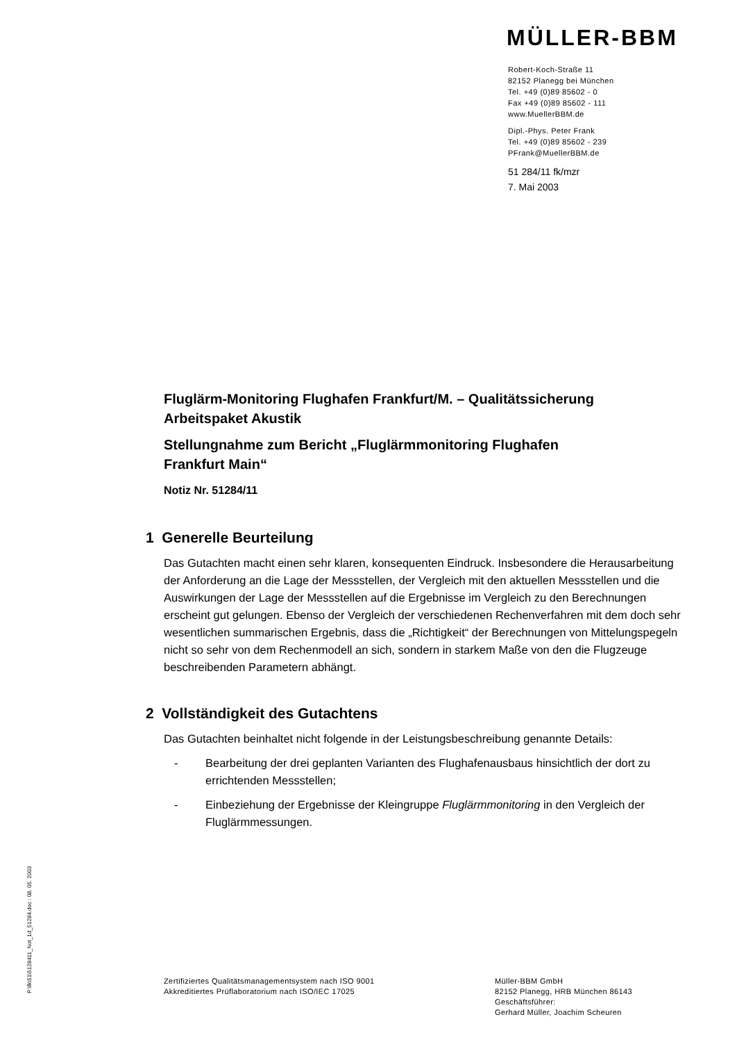MÜLLER-BBM
Robert-Koch-Straße 11
82152 Planegg bei München
Tel. +49 (0)89 85602 - 0
Fax +49 (0)89 85602 - 111
www.MuellerBBM.de
Dipl.-Phys. Peter Frank
Tel. +49 (0)89 85602 - 239
PFrank@MuellerBBM.de
51 284/11 fk/mzr
7. Mai 2003
Fluglärm-Monitoring Flughafen Frankfurt/M. – Qualitätssicherung
Arbeitspaket Akustik
Stellungnahme zum Bericht „Fluglärmmonitoring Flughafen
Frankfurt Main“
Notiz Nr. 51284/11
1 Generelle Beurteilung
Das Gutachten macht einen sehr klaren, konsequenten Eindruck. Insbesondere die Herausarbeitung der Anforderung an die Lage der Messstellen, der Vergleich mit den aktuellen Messstellen und die Auswirkungen der Lage der Messstellen auf die Ergebnisse im Vergleich zu den Berechnungen erscheint gut gelungen. Ebenso der Vergleich der verschiedenen Rechenverfahren mit dem doch sehr wesentlichen summarischen Ergebnis, dass die „Richtigkeit“ der Berechnungen von Mittelungspegeln nicht so sehr von dem Rechenmodell an sich, sondern in starkem Maße von den die Flugzeuge beschreibenden Parametern abhängt.
2 Vollständigkeit des Gutachtens
Das Gutachten beinhaltet nicht folgende in der Leistungsbeschreibung genannte Details:
- Bearbeitung der drei geplanten Varianten des Flughafenausbaus hinsichtlich der dort zu errichtenden Messstellen;
- Einbeziehung der Ergebnisse der Kleingruppe Fluglärmmonitoring in den Vergleich der Fluglärmmessungen.
P:\fk\51\5128411_Not_1d_51284.doc : 08. 05. 2003
Zertifiziertes Qualitätsmanagementsystem nach ISO 9001
Akkreditiertes Prüflaboratorium nach ISO/IEC 17025
Müller-BBM GmbH
82152 Planegg, HRB München 86143
Geschäftsführer:
Gerhard Müller, Joachim Scheuren